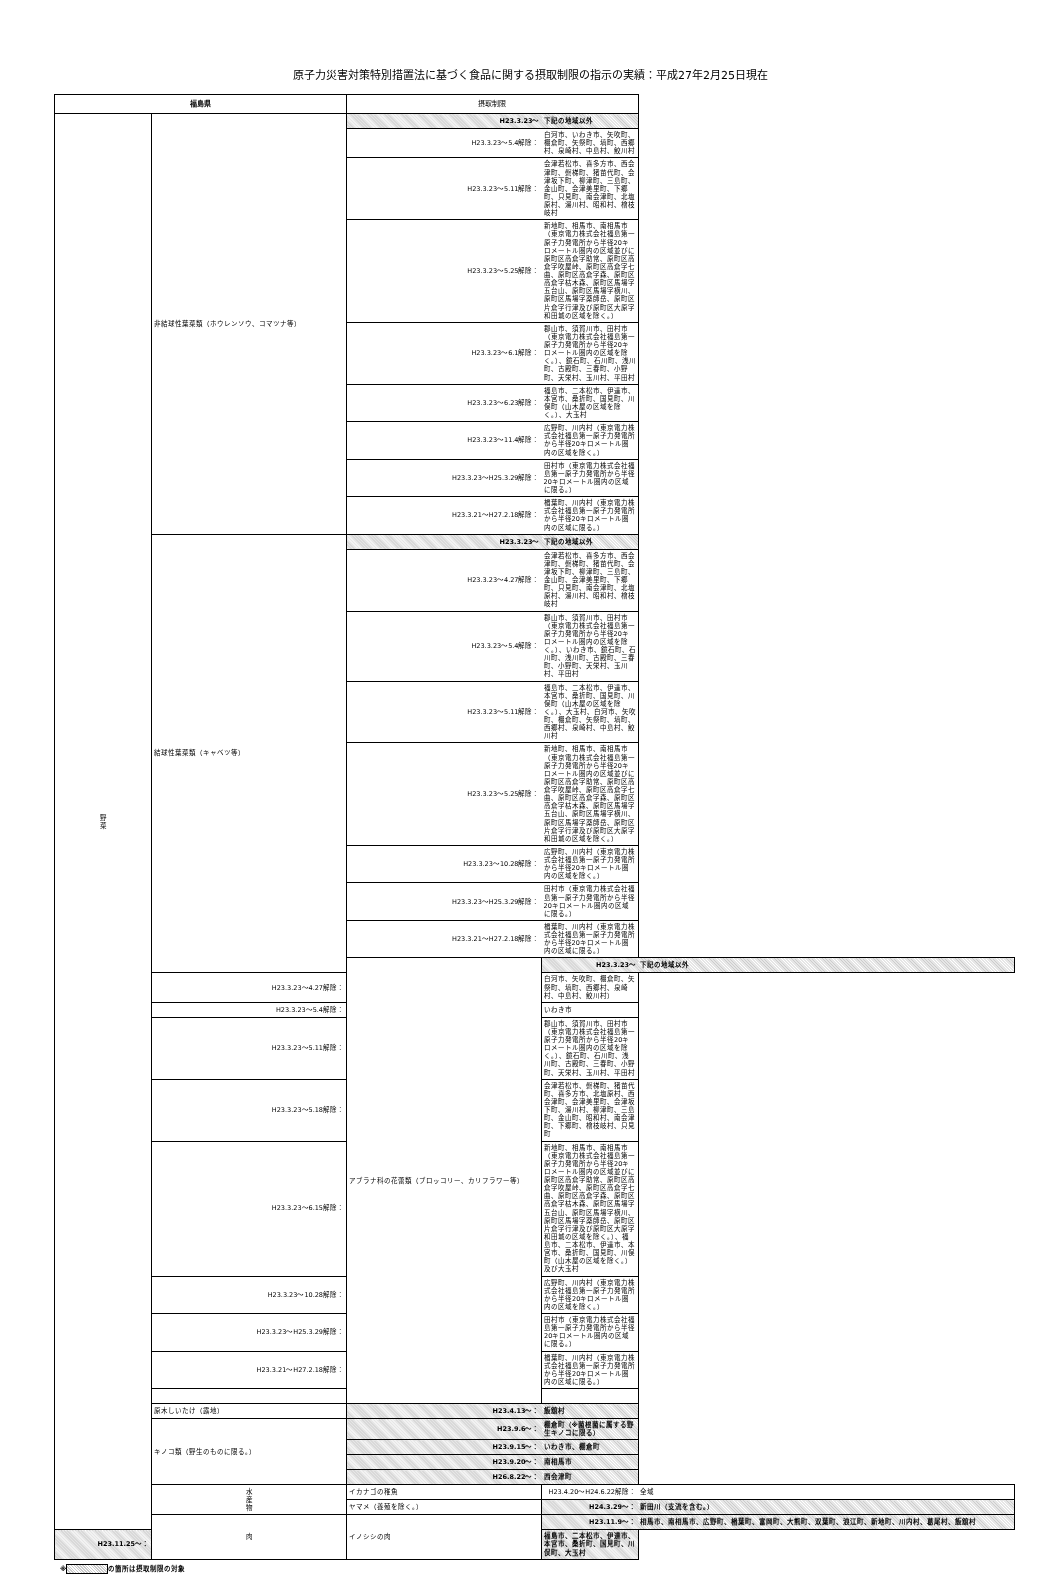原子力災害対策特別措置法に基づく食品に関する摂取制限の指示の実績：平成27年2月25日現在
| 福島県 | | 摂取制限 | | |
| --- | --- | --- | --- | --- |
| 野 菜 | 非結球性葉菜類（ホウレンソウ、コマツナ等） | H23.3.23～ | 下記の地域以外 | |
| | | H23.3.23～5.4解除： | 白河市、いわき市、矢吹町、棚倉町、矢祭町、塙町、西郷村、泉崎村、中島村、鮫川村 | |
| | | H23.3.23～5.11解除： | 会津若松市、喜多方市、西会津町、磐梯町、猪苗代町、会津坂下町、柳津町、三島町、金山町、会津美里町、下郷町、只見町、南会津町、北塩原村、湯川村、昭和村、檜枝岐村 | |
| | | H23.3.23～5.25解除： | 新地町、相馬市、南相馬市（東京電力株式会社福島第一原子力発電所から半径20キロメートル圏内の区域並びに原町区高倉字助常、原町区高倉字吹屋峠、原町区高倉字七曲、原町区高倉字森、原町区高倉字枯木森、原町区馬場字五台山、原町区馬場字横川、原町区馬場字薬師岳、原町区片倉字行津及び原町区大原字和田城の区域を除く。） | |
| | | H23.3.23～6.1解除： | 郡山市、須賀川市、田村市（東京電力株式会社福島第一原子力発電所から半径20キロメートル圏内の区域を除く。）、鏡石町、石川町、浅川町、古殿町、三春町、小野町、天栄村、玉川村、平田村 | |
| | | H23.3.23～6.23解除： | 福島市、二本松市、伊達市、本宮市、桑折町、国見町、川俣町（山木屋の区域を除く。）、大玉村 | |
| | | H23.3.23～11.4解除： | 広野町、川内村（東京電力株式会社福島第一原子力発電所から半径20キロメートル圏内の区域を除く。） | |
| | | H23.3.23～H25.3.29解除： | 田村市（東京電力株式会社福島第一原子力発電所から半径20キロメートル圏内の区域に限る。） | |
| | | H23.3.21～H27.2.18解除： | 楢葉町、川内村（東京電力株式会社福島第一原子力発電所から半径20キロメートル圏内の区域に限る。） | |
| | 結球性葉菜類（キャベツ等） | H23.3.23～ | 下記の地域以外 | |
| | | H23.3.23～4.27解除： | 会津若松市、喜多方市、西会津町、磐梯町、猪苗代町、会津坂下町、柳津町、三島町、金山町、会津美里町、下郷町、只見町、南会津町、北塩原村、湯川村、昭和村、檜枝岐村 | |
| | | H23.3.23～5.4解除： | 郡山市、須賀川市、田村市（東京電力株式会社福島第一原子力発電所から半径20キロメートル圏内の区域を除く。）、いわき市、鏡石町、石川町、浅川町、古殿町、三春町、小野町、天栄村、玉川村、平田村 | |
| | | H23.3.23～5.11解除： | 福島市、二本松市、伊達市、本宮市、桑折町、国見町、川俣町（山木屋の区域を除く。）、大玉村、白河市、矢吹町、棚倉町、矢祭町、塙町、西郷村、泉崎村、中島村、鮫川村 | |
| | | H23.3.23～5.25解除： | 新地町、相馬市、南相馬市（東京電力株式会社福島第一原子力発電所から半径20キロメートル圏内の区域並びに原町区高倉字助常、原町区高倉字吹屋峠、原町区高倉字七曲、原町区高倉字森、原町区高倉字枯木森、原町区馬場字五台山、原町区馬場字横川、原町区馬場字薬師岳、原町区片倉字行津及び原町区大原字和田城の区域を除く。） | |
| | | H23.3.23～10.28解除： | 広野町、川内村（東京電力株式会社福島第一原子力発電所から半径20キロメートル圏内の区域を除く。） | |
| | | H23.3.23～H25.3.29解除： | 田村市（東京電力株式会社福島第一原子力発電所から半径20キロメートル圏内の区域に限る。） | |
| | | H23.3.21～H27.2.18解除： | 楢葉町、川内村（東京電力株式会社福島第一原子力発電所から半径20キロメートル圏内の区域に限る。） | |
| | | アブラナ科の花蕾類（ブロッコリー、カリフラワー等） | H23.3.23～ | 下記の地域以外 |
| | H23.3.23～4.27解除： | | 白河市、矢吹町、棚倉町、矢祭町、塙町、西郷村、泉崎村、中島村、鮫川村） | |
| | H23.3.23～5.4解除： | | いわき市 | |
| | H23.3.23～5.11解除： | | 郡山市、須賀川市、田村市（東京電力株式会社福島第一原子力発電所から半径20キロメートル圏内の区域を除く。）、鏡石町、石川町、浅川町、古殿町、三春町、小野町、天栄村、玉川村、平田村 | |
| | H23.3.23～5.18解除： | | 会津若松市、磐梯町、猪苗代町、喜多方市、北塩原村、西会津町、会津美里町、会津坂下町、湯川村、柳津町、三島町、金山町、昭和村、南会津町、下郷町、檜枝岐村、只見町 | |
| | H23.3.23～6.15解除： | | 新地町、相馬市、南相馬市（東京電力株式会社福島第一原子力発電所から半径20キロメートル圏内の区域並びに原町区高倉字助常、原町区高倉字吹屋峠、原町区高倉字七曲、原町区高倉字森、原町区高倉字枯木森、原町区馬場字五台山、原町区馬場字横川、原町区馬場字薬師岳、原町区片倉字行津及び原町区大原字和田城の区域を除く。）、福島市、二本松市、伊達市、本宮市、桑折町、国見町、川俣町（山木屋の区域を除く。）及び大玉村 | |
| | H23.3.23～10.28解除： | | 広野町、川内村（東京電力株式会社福島第一原子力発電所から半径20キロメートル圏内の区域を除く。） | |
| | H23.3.23～H25.3.29解除： | | 田村市（東京電力株式会社福島第一原子力発電所から半径20キロメートル圏内の区域に限る。） | |
| | H23.3.21～H27.2.18解除： | | 楢葉町、川内村（東京電力株式会社福島第一原子力発電所から半径20キロメートル圏内の区域に限る。） | |
| | 原木しいたけ（露地） | H23.4.13～： | 飯舘村 | |
| | キノコ類（野生のものに限る。） | H23.9.6～： | 棚倉町（※菌根菌に属する野生キノコに限る） | |
| | | H23.9.15～： | いわき市、棚倉町 | |
| | | H23.9.20～： | 南相馬市 | |
| | | H26.8.22～： | 西会津町 | |
| | 水 産 物 | イカナゴの稚魚 | H23.4.20～H24.6.22解除： | 全域 |
| | | ヤマメ（養殖を除く。） | H24.3.29～： | 新田川（支流を含む。） |
| | 肉 | イノシシの肉 | H23.11.9～： | 相馬市、南相馬市、広野町、楢葉町、富岡町、大熊町、双葉町、浪江町、新地町、川内村、葛尾村、飯舘村 |
| H23.11.25～： | | | 福島市、二本松市、伊達市、本宮市、桑折町、国見町、川俣町、大玉村 | |
※ の箇所は摂取制限の対象